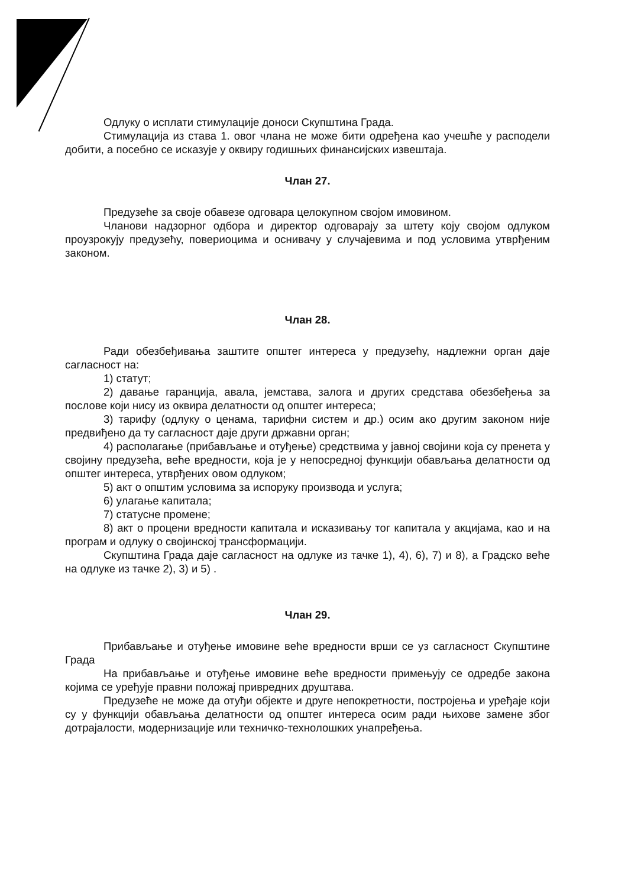Одлуку о исплати стимулације доноси Скупштина Града.
Стимулација из става 1. овог члана не може бити одређена као учешће у расподели добити, а посебно се исказује у оквиру годишњих финансијских извештаја.
Члан 27.
Предузеће за своје обавезе одговара целокупном својом имовином.
Чланови надзорног одбора и директор одговарају за штету коју својом одлуком проузрокују предузећу, повериоцима и оснивачу у случајевима и под условима утврђеним законом.
Члан 28.
Ради обезбеђивања заштите општег интереса у предузећу, надлежни орган даје сагласност на:
1) статут;
2) давање гаранција, авала, јемстава, залога и других средстава обезбеђења за послове који нису из оквира делатности од општег интереса;
3) тарифу (одлуку о ценама, тарифни систем и др.) осим ако другим законом није предвиђено да ту сагласност даје други државни орган;
4) располагање (прибављање и отуђење) средствима у јавној својини која су пренета у својину предузећа, веће вредности, која је у непосредној функцији обављања делатности од општег интереса, утврђених овом одлуком;
5) акт о општим условима за испоруку производа и услуга;
6) улагање капитала;
7) статусне промене;
8) акт о процени вредности капитала и исказивању тог капитала у акцијама, као и на програм и одлуку о својинској трансформацији.
Скупштина Града даје сагласност на одлуке из тачке 1), 4), 6), 7) и 8), а Градско веће на одлуке из тачке 2), 3) и 5) .
Члан 29.
Прибављање и отуђење имовине веће вредности врши се уз сагласност Скупштине Града
На прибављање и отуђење имовине веће вредности примењују се одредбе закона којима се уређује правни положај привредних друштава.
Предузеће не може да отуђи објекте и друге непокретности, постројења и уређаје који су у функцији обављања делатности од општег интереса осим ради њихове замене због дотрајалости, модернизације или техничко-технолошких унапређења.